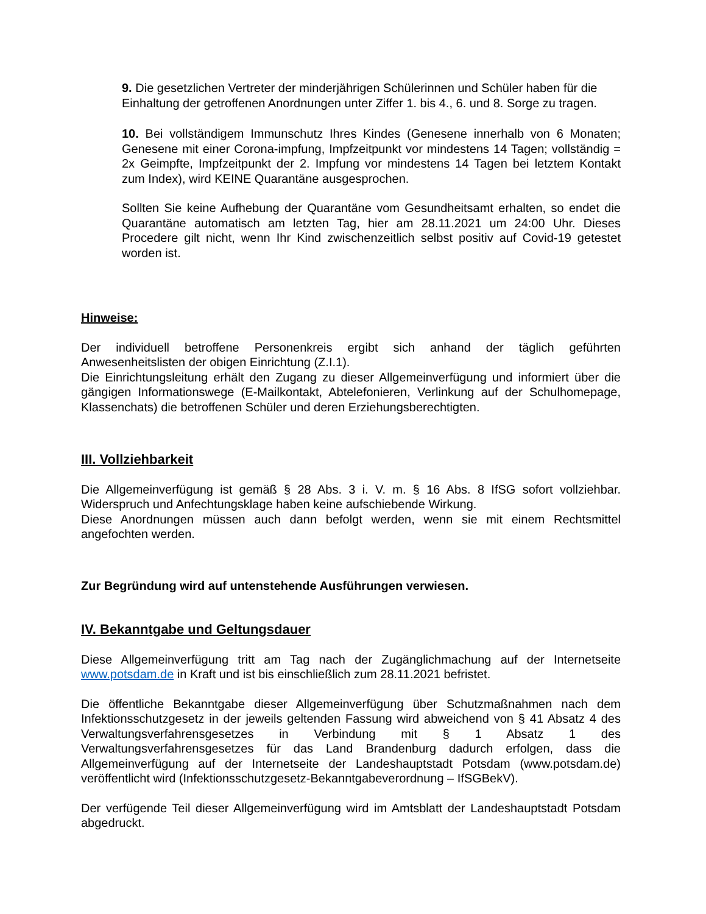9. Die gesetzlichen Vertreter der minderjährigen Schülerinnen und Schüler haben für die Einhaltung der getroffenen Anordnungen unter Ziffer 1. bis 4., 6. und 8. Sorge zu tragen.
10. Bei vollständigem Immunschutz Ihres Kindes (Genesene innerhalb von 6 Monaten; Genesene mit einer Corona-impfung, Impfzeitpunkt vor mindestens 14 Tagen; vollständig = 2x Geimpfte, Impfzeitpunkt der 2. Impfung vor mindestens 14 Tagen bei letztem Kontakt zum Index), wird KEINE Quarantäne ausgesprochen.
Sollten Sie keine Aufhebung der Quarantäne vom Gesundheitsamt erhalten, so endet die Quarantäne automatisch am letzten Tag, hier am 28.11.2021 um 24:00 Uhr. Dieses Procedere gilt nicht, wenn Ihr Kind zwischenzeitlich selbst positiv auf Covid-19 getestet worden ist.
Hinweise:
Der individuell betroffene Personenkreis ergibt sich anhand der täglich geführten Anwesenheitslisten der obigen Einrichtung (Z.I.1).
Die Einrichtungsleitung erhält den Zugang zu dieser Allgemeinverfügung und informiert über die gängigen Informationswege (E-Mailkontakt, Abtelefonieren, Verlinkung auf der Schulhomepage, Klassenchats) die betroffenen Schüler und deren Erziehungsberechtigten.
III. Vollziehbarkeit
Die Allgemeinverfügung ist gemäß § 28 Abs. 3 i. V. m. § 16 Abs. 8 IfSG sofort vollziehbar. Widerspruch und Anfechtungsklage haben keine aufschiebende Wirkung.
Diese Anordnungen müssen auch dann befolgt werden, wenn sie mit einem Rechtsmittel angefochten werden.
Zur Begründung wird auf untenstehende Ausführungen verwiesen.
IV. Bekanntgabe und Geltungsdauer
Diese Allgemeinverfügung tritt am Tag nach der Zugänglichmachung auf der Internetseite www.potsdam.de in Kraft und ist bis einschließlich zum 28.11.2021 befristet.
Die öffentliche Bekanntgabe dieser Allgemeinverfügung über Schutzmaßnahmen nach dem Infektionsschutzgesetz in der jeweils geltenden Fassung wird abweichend von § 41 Absatz 4 des Verwaltungsverfahrensgesetzes in Verbindung mit § 1 Absatz 1 des Verwaltungsverfahrensgesetzes für das Land Brandenburg dadurch erfolgen, dass die Allgemeinverfügung auf der Internetseite der Landeshauptstadt Potsdam (www.potsdam.de) veröffentlicht wird (Infektionsschutzgesetz-Bekanntgabeverordnung – IfSGBekV).
Der verfügende Teil dieser Allgemeinverfügung wird im Amtsblatt der Landeshauptstadt Potsdam abgedruckt.